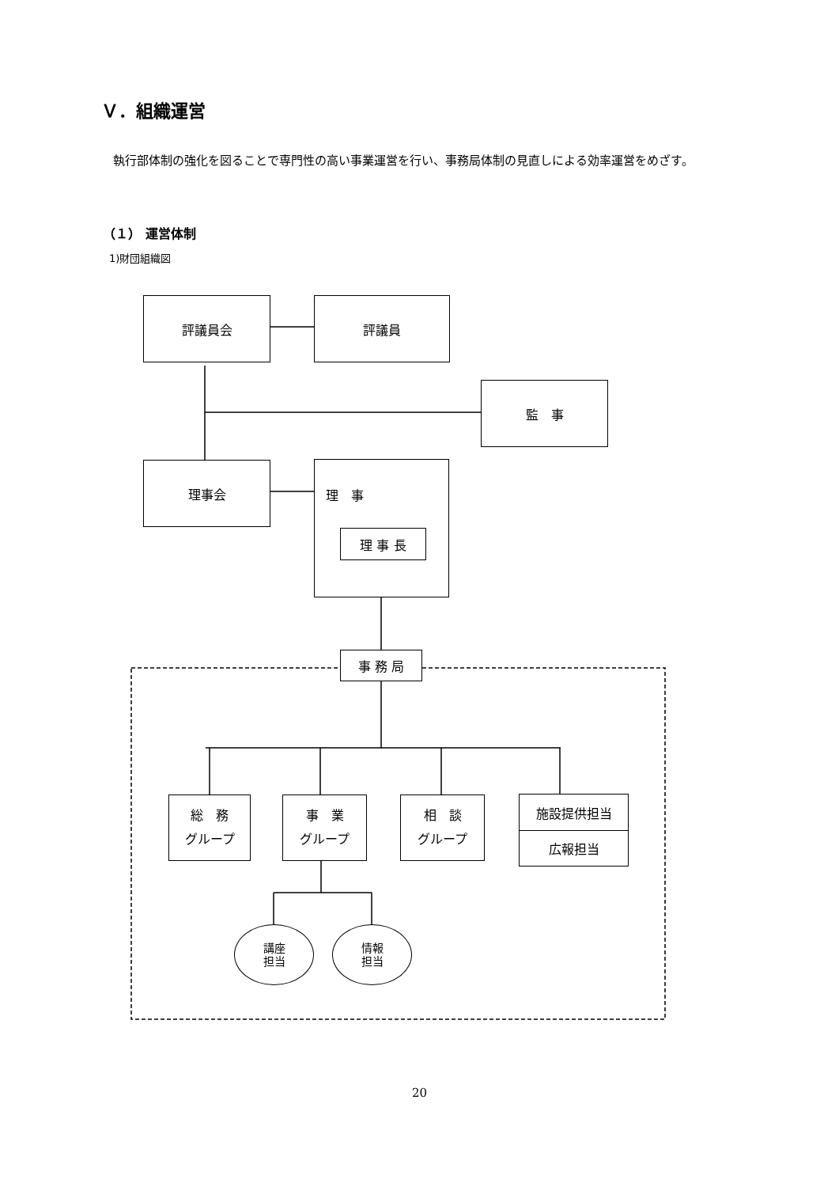Ｖ．組織運営
執行部体制の強化を図ることで専門性の高い事業運営を行い、事務局体制の見直しによる効率運営をめざす。
（１） 運営体制
1)財団組織図
評議員会 評議員
監　事
理事会
理　事
理 事 長
事 務 局
総　務
グループ
事　業
グループ
相　談
グループ
施設提供担当
広報担当
講座
担当
情報
担当
20